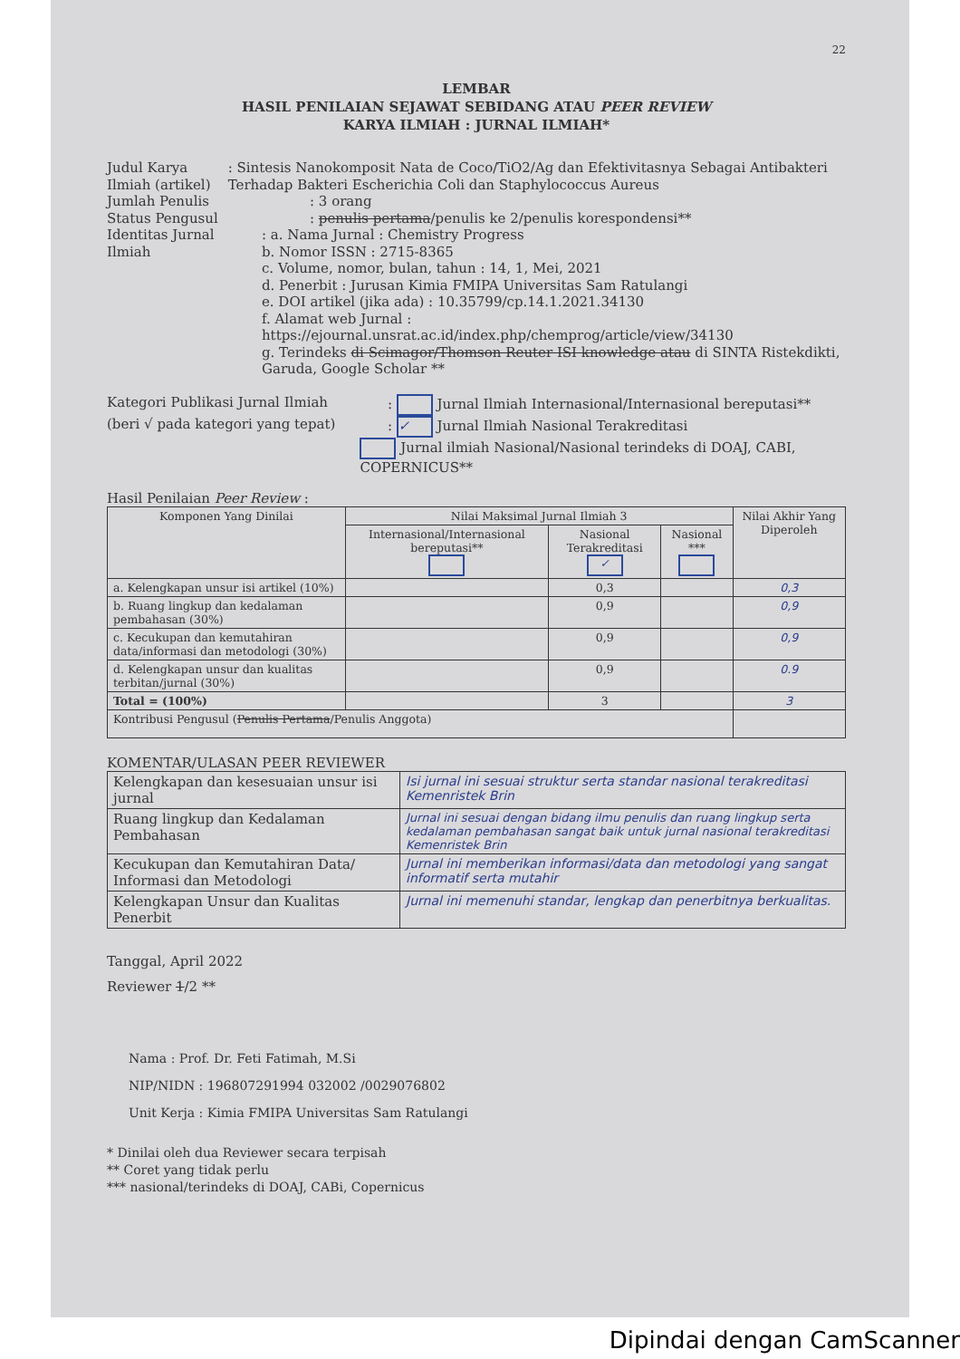22
LEMBAR
HASIL PENILAIAN SEJAWAT SEBIDANG ATAU PEER REVIEW
KARYA ILMIAH : JURNAL ILMIAH*
Judul Karya Ilmiah (artikel)
: Sintesis Nanokomposit Nata de Coco/TiO2/Ag dan Efektivitasnya Sebagai Antibakteri Terhadap Bakteri Escherichia Coli dan Staphylococcus Aureus
Jumlah Penulis : 3 orang
Status Pengusul : penulis pertama/penulis ke 2/penulis korespondensi**
Identitas Jurnal Ilmiah : a. Nama Jurnal : Chemistry Progress
b. Nomor ISSN : 2715-8365
c. Volume, nomor, bulan, tahun : 14, 1, Mei, 2021
d. Penerbit : Jurusan Kimia FMIPA Universitas Sam Ratulangi
e. DOI artikel (jika ada) : 10.35799/cp.14.1.2021.34130
f. Alamat web Jurnal : https://ejournal.unsrat.ac.id/index.php/chemprog/article/view/34130
g. Terindeks di Scimagor/Thomson Reuter ISI knowledge atau di SINTA Ristekdikti, Garuda, Google Scholar **
Kategori Publikasi Jurnal Ilmiah : Jurnal Ilmiah Internasional/Internasional bereputasi**
(beri √ pada kategori yang tepat) : ✓ Jurnal Ilmiah Nasional Terakreditasi
Jurnal ilmiah Nasional/Nasional terindeks di DOAJ, CABI, COPERNICUS**
Hasil Penilaian Peer Review :
| Komponen Yang Dinilai | Nilai Maksimal Jurnal Ilmiah 3 | | | Nilai Akhir Yang Diperoleh |
| --- | --- | --- | --- | --- |
| | Internasional/Internasional bereputasi** | Nasional Terakreditasi ✓ | Nasional *** | |
| a. Kelengkapan unsur isi artikel (10%) | | 0,3 | | 0,3 |
| b. Ruang lingkup dan kedalaman pembahasan (30%) | | 0,9 | | 0,9 |
| c. Kecukupan dan kemutahiran data/informasi dan metodologi (30%) | | 0,9 | | 0,9 |
| d. Kelengkapan unsur dan kualitas terbitan/jurnal (30%) | | 0,9 | | 0.9 |
| Total = (100%) | | 3 | | 3 |
| Kontribusi Pengusul ( Penulis Pertama /Penulis Anggota) | | | | |
KOMENTAR/ULASAN PEER REVIEWER
| Kelengkapan dan kesesuaian unsur isi jurnal | Isi jurnal ini sesuai struktur serta standar nasional terakreditasi Kemenristek Brin |
| Ruang lingkup dan Kedalaman Pembahasan | Jurnal ini sesuai dengan bidang ilmu penulis dan ruang lingkup serta kedalaman pembahasan sangat baik untuk jurnal nasional terakreditasi Kemenristek Brin |
| Kecukupan dan Kemutahiran Data/ Informasi dan Metodologi | Jurnal ini memberikan informasi/data dan metodologi yang sangat informatif serta mutahir |
| Kelengkapan Unsur dan Kualitas Penerbit | Jurnal ini memenuhi standar, lengkap dan penerbitnya berkualitas. |
Tanggal, April 2022
Reviewer 1/2 **
Nama : Prof. Dr. Feti Fatimah, M.Si
NIP/NIDN : 196807291994 032002 /0029076802
Unit Kerja : Kimia FMIPA Universitas Sam Ratulangi
* Dinilai oleh dua Reviewer secara terpisah
** Coret yang tidak perlu
*** nasional/terindeks di DOAJ, CABi, Copernicus
Dipindai dengan CamScanner